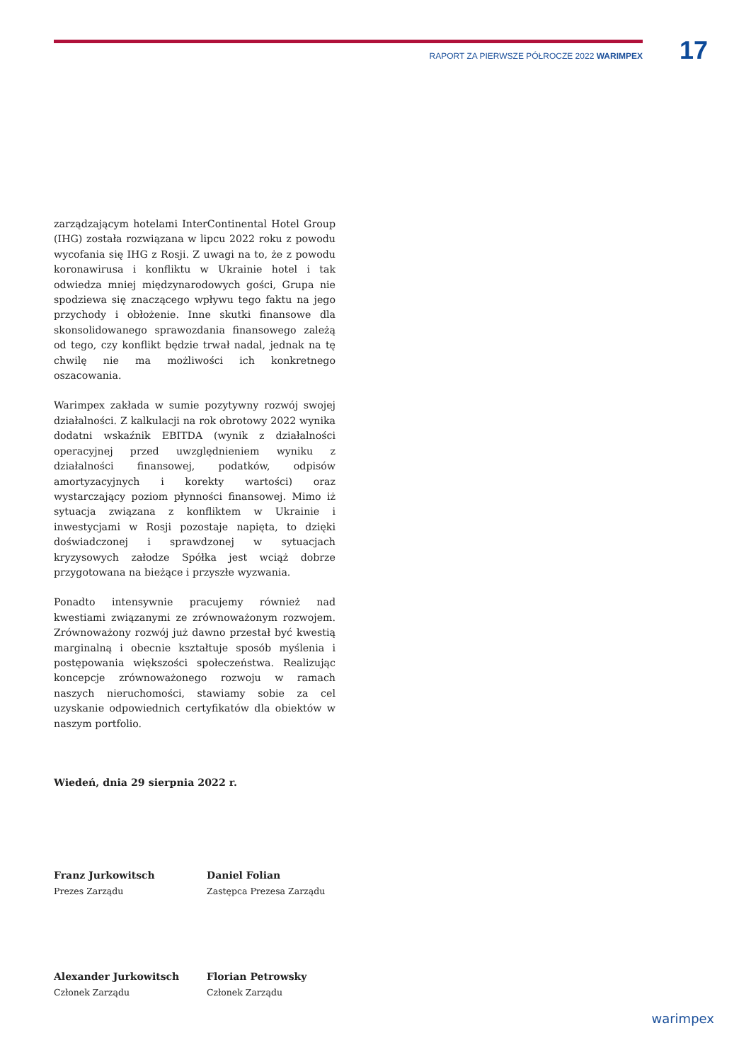RAPORT ZA PIERWSZE PÓŁROCZE 2022 WARIMPEX 17
zarządzającym hotelami InterContinental Hotel Group (IHG) została rozwiązana w lipcu 2022 roku z powodu wycofania się IHG z Rosji. Z uwagi na to, że z powodu koronawirusa i konfliktu w Ukrainie hotel i tak odwiedza mniej międzynarodowych gości, Grupa nie spodziewa się znaczącego wpływu tego faktu na jego przychody i obłożenie. Inne skutki finansowe dla skonsolidowanego sprawozdania finansowego zależą od tego, czy konflikt będzie trwał nadal, jednak na tę chwilę nie ma możliwości ich konkretnego oszacowania.
Warimpex zakłada w sumie pozytywny rozwój swojej działalności. Z kalkulacji na rok obrotowy 2022 wynika dodatni wskaźnik EBITDA (wynik z działalności operacyjnej przed uwzględnieniem wyniku z działalności finansowej, podatków, odpisów amortyzacyjnych i korekty wartości) oraz wystarczający poziom płynności finansowej. Mimo iż sytuacja związana z konfliktem w Ukrainie i inwestycjami w Rosji pozostaje napięta, to dzięki doświadczonej i sprawdzonej w sytuacjach kryzysowych załodze Spółka jest wciąż dobrze przygotowana na bieżące i przyszłe wyzwania.
Ponadto intensywnie pracujemy również nad kwestiami związanymi ze zrównoważonym rozwojem. Zrównoważony rozwój już dawno przestał być kwestią marginalną i obecnie kształtuje sposób myślenia i postępowania większości społeczeństwa. Realizując koncepcje zrównoważonego rozwoju w ramach naszych nieruchomości, stawiamy sobie za cel uzyskanie odpowiednich certyfikatów dla obiektów w naszym portfolio.
Wiedeń, dnia 29 sierpnia 2022 r.
Franz Jurkowitsch
Prezes Zarządu
Daniel Folian
Zastępca Prezesa Zarządu
Alexander Jurkowitsch
Członek Zarządu
Florian Petrowsky
Członek Zarządu
warimpex